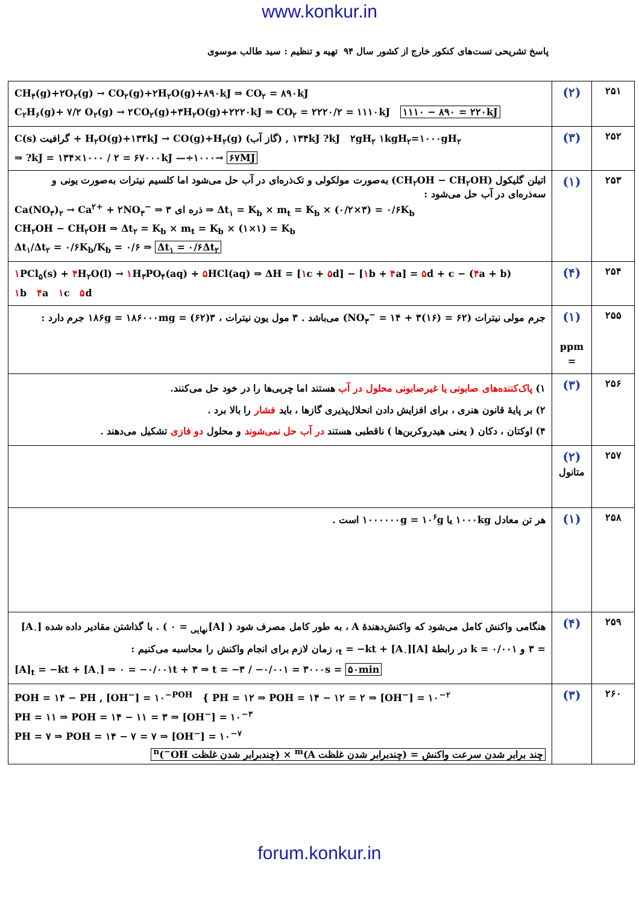www.konkur.in
پاسخ تشریحی تست‌های کنکور خارج از کشور سال ۹۴ تهیه و تنظیم : سید طالب موسوی
| CH<sub>۴</sub>(g)+۲O<sub>۲</sub>(g) → CO<sub>۲</sub>(g)+۲H<sub>۲</sub>O(g)+۸۹۰kJ ⇒ CO<sub>۲</sub> = ۸۹۰kJ C<sub>۲</sub>H<sub>۶</sub>(g)+ ۷/۲ O<sub>۲</sub>(g) → ۲CO<sub>۲</sub>(g)+۳H<sub>۲</sub>O(g)+۲۲۲۰kJ ⇒ CO<sub>۲</sub> = ۲۲۲۰/۲ = ۱۱۱۰kJ ۱۱۱۰ − ۸۹۰ = ۲۲۰kJ | (۲) | ۲۵۱ |
| C(s) گرافیت + H<sub>۲</sub>O(g)+۱۳۴kJ → CO(g)+H<sub>۲</sub>(g) (گاز آب) , ۱۳۴kJ ?kJ ۲gH<sub>۲</sub> ۱kgH<sub>۲</sub>=۱۰۰۰gH<sub>۲</sub> ⇒ ?kJ = ۱۳۴×۱۰۰۰ / ۲ = ۶۷۰۰۰kJ —÷۱۰۰۰→ ۶۷MJ | (۳) | ۲۵۲ |
| اتیلن گلیکول (CH<sub>۲</sub>OH − CH<sub>۲</sub>OH) به‌صورت مولکولی و تک‌ذره‌ای در آب حل می‌شود اما کلسیم نیترات به‌صورت یونی و سه‌ذره‌ای در آب حل می‌شود : Ca(NO<sub>۳</sub>)<sub>۲</sub> → Ca<sup>۲+</sup> + ۲NO<sub>۳</sub><sup>−</sup> ⇒ ۳ ذره ای ⇒ Δt<sub>۱</sub> = K<sub>b</sub> × m<sub>t</sub> = K<sub>b</sub> × (۰/۲×۳) = ۰/۶K<sub>b</sub> CH<sub>۲</sub>OH − CH<sub>۲</sub>OH ⇒ Δt<sub>۲</sub> = K<sub>b</sub> × m<sub>t</sub> = K<sub>b</sub> × (۱×۱) = K<sub>b</sub> Δt<sub>۱</sub>/Δt<sub>۲</sub> = ۰/۶K<sub>b</sub>/K<sub>b</sub> = ۰/۶ ⇒ Δt<sub>۱</sub> = ۰/۶Δt<sub>۲</sub> | (۱) | ۲۵۳ |
| ۱ PCl<sub>۵</sub>(s) + ۴ H<sub>۲</sub>O(l) → ۱ H<sub>۳</sub>PO<sub>۴</sub>(aq) + ۵ HCl(aq) ⇒ ΔH = [ ۱ c + ۵ d] − [ ۱ b + ۴ a] = ۵ d + c − ( ۴ a + b) ۱ b ۴ a ۱ c ۵ d | (۴) | ۲۵۴ |
| جرم مولی نیترات (NO<sub>۳</sub><sup>−</sup> = ۱۴ + ۳(۱۶) = ۶۲) می‌باشد . ۳ مول یون نیترات ، ۳(۶۲) = ۱۸۶g = ۱۸۶۰۰۰mg جرم دارد : | (۱) ppm = | ۲۵۵ |
| ۱) پاک‌کننده‌های صابونی یا غیرصابونی محلول در آب هستند اما چربی‌ها را در خود حل می‌کنند. ۲) بر پایهٔ قانون هنری ، برای افزایش دادن انحلال‌پذیری گازها ، باید فشار را بالا برد . ۴) اوکتان ، دکان ( یعنی هیدروکربن‌ها ) ناقطبی هستند در آب حل نمی‌شوند و محلول دو فازی تشکیل می‌دهند . | (۳) | ۲۵۶ |
| | (۲) متانول | ۲۵۷ |
| هر تن معادل ۱۰۰۰kg یا ۱۰۰۰۰۰۰g = ۱۰<sup>۶</sup>g است . | (۱) | ۲۵۸ |
| هنگامی واکنش کامل می‌شود که واکنش‌دهندهٔ A ، به طور کامل مصرف شود ( [A]<sub>نهایی</sub> = ۰ ) . با گذاشتن مقادیر داده شده [A<sub>۰</sub>] = ۳ و k = ۰/۰۰۱ در رابطهٔ [A]<sub>t</sub> = −kt + [A<sub>۰</sub>]، زمان لازم برای انجام واکنش را محاسبه می‌کنیم : [A]<sub>t</sub> = −kt + [A<sub>۰</sub>] ⇒ ۰ = −۰/۰۰۱t + ۳ ⇒ t = −۳ / −۰/۰۰۱ = ۳۰۰۰s = ۵۰min | (۴) | ۲۵۹ |
| POH = ۱۴ − PH , [OH<sup>−</sup>] = ۱۰<sup>−POH</sup> { PH = ۱۲ ⇒ POH = ۱۴ − ۱۲ = ۲ ⇒ [OH<sup>−</sup>] = ۱۰<sup>−۲</sup> PH = ۱۱ ⇒ POH = ۱۴ − ۱۱ = ۳ ⇒ [OH<sup>−</sup>] = ۱۰<sup>−۳</sup> PH = ۷ ⇒ POH = ۱۴ − ۷ = ۷ ⇒ [OH<sup>−</sup>] = ۱۰<sup>−۷</sup> چند برابر شدن سرعت واکنش = (چندبرابر شدن غلظت A)<sup>m</sup> × (چندبرابر شدن غلظت OH<sup>−</sup>)<sup>n</sup> | (۳) | ۲۶۰ |
forum.konkur.in